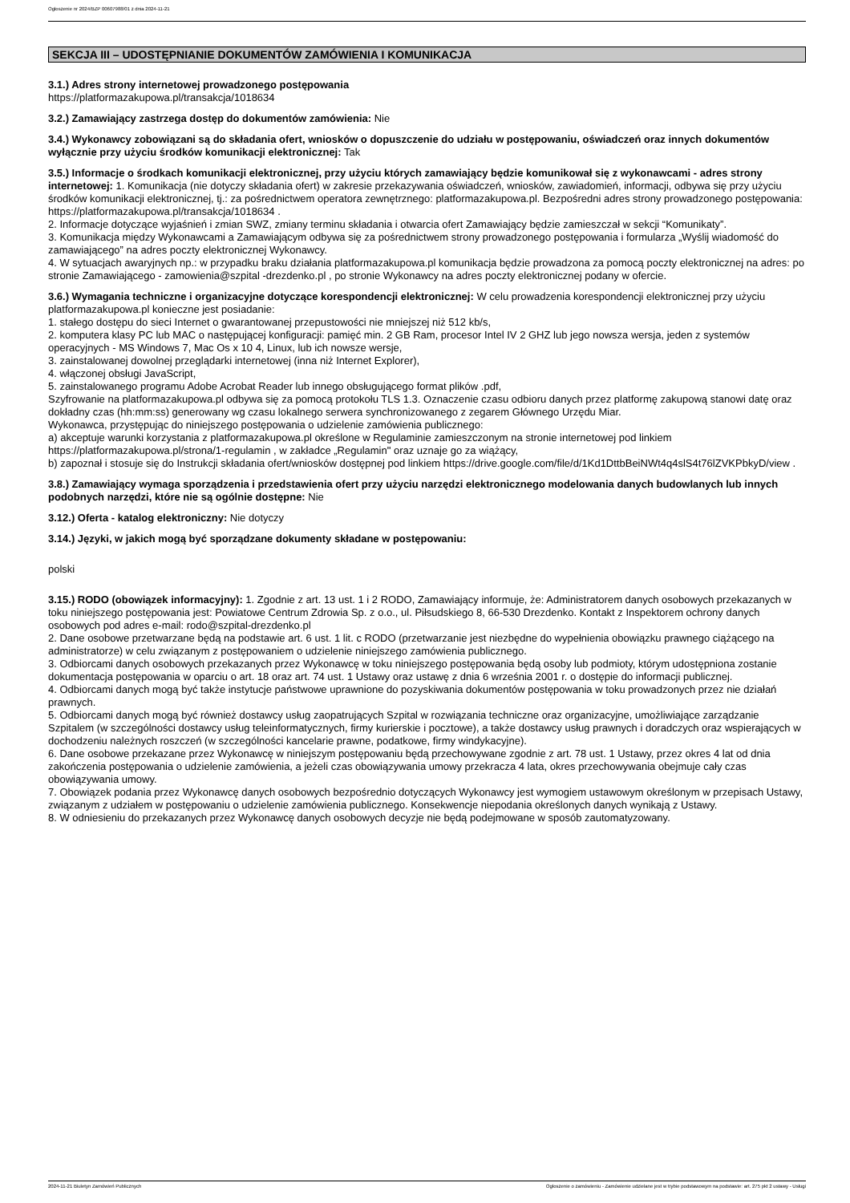Ogłoszenie nr 2024/BZP 00607988/01 z dnia 2024-11-21
SEKCJA III – UDOSTĘPNIANIE DOKUMENTÓW ZAMÓWIENIA I KOMUNIKACJA
3.1.) Adres strony internetowej prowadzonego postępowania
https://platformazakupowa.pl/transakcja/1018634
3.2.) Zamawiający zastrzega dostęp do dokumentów zamówienia: Nie
3.4.) Wykonawcy zobowiązani są do składania ofert, wniosków o dopuszczenie do udziału w postępowaniu, oświadczeń oraz innych dokumentów wyłącznie przy użyciu środków komunikacji elektronicznej: Tak
3.5.) Informacje o środkach komunikacji elektronicznej, przy użyciu których zamawiający będzie komunikował się z wykonawcami - adres strony internetowej: 1. Komunikacja (nie dotyczy składania ofert) w zakresie przekazywania oświadczeń, wniosków, zawiadomień, informacji, odbywa się przy użyciu środków komunikacji elektronicznej, tj.: za pośrednictwem operatora zewnętrznego: platformazakupowa.pl. Bezpośredni adres strony prowadzonego postępowania: https://platformazakupowa.pl/transakcja/1018634 .
2. Informacje dotyczące wyjaśnień i zmian SWZ, zmiany terminu składania i otwarcia ofert Zamawiający będzie zamieszczał w sekcji “Komunikaty”.
3. Komunikacja między Wykonawcami a Zamawiającym odbywa się za pośrednictwem strony prowadzonego postępowania i formularza „Wyślij wiadomość do zamawiającego” na adres poczty elektronicznej Wykonawcy.
4. W sytuacjach awaryjnych np.: w przypadku braku działania platformazakupowa.pl komunikacja będzie prowadzona za pomocą poczty elektronicznej na adres: po stronie Zamawiającego - zamowienia@szpital -drezdenko.pl , po stronie Wykonawcy na adres poczty elektronicznej podany w ofercie.
3.6.) Wymagania techniczne i organizacyjne dotyczące korespondencji elektronicznej: W celu prowadzenia korespondencji elektronicznej przy użyciu platformazakupowa.pl konieczne jest posiadanie:
1. stałego dostępu do sieci Internet o gwarantowanej przepustowości nie mniejszej niż 512 kb/s,
2. komputera klasy PC lub MAC o następującej konfiguracji: pamięć min. 2 GB Ram, procesor Intel IV 2 GHZ lub jego nowsza wersja, jeden z systemów operacyjnych - MS Windows 7, Mac Os x 10 4, Linux, lub ich nowsze wersje,
3. zainstalowanej dowolnej przeglądarki internetowej (inna niż Internet Explorer),
4. włączonej obsługi JavaScript,
5. zainstalowanego programu Adobe Acrobat Reader lub innego obsługującego format plików .pdf,
Szyfrowanie na platformazakupowa.pl odbywa się za pomocą protokołu TLS 1.3. Oznaczenie czasu odbioru danych przez platformę zakupową stanowi datę oraz dokładny czas (hh:mm:ss) generowany wg czasu lokalnego serwera synchronizowanego z zegarem Głównego Urzędu Miar.
Wykonawca, przystępując do niniejszego postępowania o udzielenie zamówienia publicznego:
a) akceptuje warunki korzystania z platformazakupowa.pl określone w Regulaminie zamieszczonym na stronie internetowej pod linkiem https://platformazakupowa.pl/strona/1-regulamin , w zakładce „Regulamin" oraz uznaje go za wiążący,
b) zapoznał i stosuje się do Instrukcji składania ofert/wniosków dostępnej pod linkiem https://drive.google.com/file/d/1Kd1DttbBeiNWt4q4slS4t76lZVKPbkyD/view .
3.8.) Zamawiający wymaga sporządzenia i przedstawienia ofert przy użyciu narzędzi elektronicznego modelowania danych budowlanych lub innych podobnych narzędzi, które nie są ogólnie dostępne: Nie
3.12.) Oferta - katalog elektroniczny: Nie dotyczy
3.14.) Języki, w jakich mogą być sporządzane dokumenty składane w postępowaniu:
polski
3.15.) RODO (obowiązek informacyjny): 1. Zgodnie z art. 13 ust. 1 i 2 RODO, Zamawiający informuje, że: Administratorem danych osobowych przekazanych w toku niniejszego postępowania jest: Powiatowe Centrum Zdrowia Sp. z o.o., ul. Piłsudskiego 8, 66-530 Drezdenko. Kontakt z Inspektorem ochrony danych osobowych pod adres e-mail: rodo@szpital-drezdenko.pl
2. Dane osobowe przetwarzane będą na podstawie art. 6 ust. 1 lit. c RODO (przetwarzanie jest niezbędne do wypełnienia obowiązku prawnego ciążącego na administratorze) w celu związanym z postępowaniem o udzielenie niniejszego zamówienia publicznego.
3. Odbiorcami danych osobowych przekazanych przez Wykonawcę w toku niniejszego postępowania będą osoby lub podmioty, którym udostępniona zostanie dokumentacja postępowania w oparciu o art. 18 oraz art. 74 ust. 1 Ustawy oraz ustawę z dnia 6 września 2001 r. o dostępie do informacji publicznej.
4. Odbiorcami danych mogą być także instytucje państwowe uprawnione do pozyskiwania dokumentów postępowania w toku prowadzonych przez nie działań prawnych.
5. Odbiorcami danych mogą być również dostawcy usług zaopatrujących Szpital w rozwiązania techniczne oraz organizacyjne, umożliwiające zarządzanie Szpitalem (w szczególności dostawcy usług teleinformatycznych, firmy kurierskie i pocztowe), a także dostawcy usług prawnych i doradczych oraz wspierających w dochodzeniu należnych roszczeń (w szczególności kancelarie prawne, podatkowe, firmy windykacyjne).
6. Dane osobowe przekazane przez Wykonawcę w niniejszym postępowaniu będą przechowywane zgodnie z art. 78 ust. 1 Ustawy, przez okres 4 lat od dnia zakończenia postępowania o udzielenie zamówienia, a jeżeli czas obowiązywania umowy przekracza 4 lata, okres przechowywania obejmuje cały czas obowiązywania umowy.
7. Obowiązek podania przez Wykonawcę danych osobowych bezpośrednio dotyczących Wykonawcy jest wymogiem ustawowym określonym w przepisach Ustawy, związanym z udziałem w postępowaniu o udzielenie zamówienia publicznego. Konsekwencje niepodania określonych danych wynikają z Ustawy.
8. W odniesieniu do przekazanych przez Wykonawcę danych osobowych decyzje nie będą podejmowane w sposób zautomatyzowany.
2024-11-21 Biuletyn Zamówień Publicznych Ogłoszenie o zamówieniu - Zamówienie udzielane jest w trybie podstawowym na podstawie: art. 275 pkt 2 ustawy - Usługi